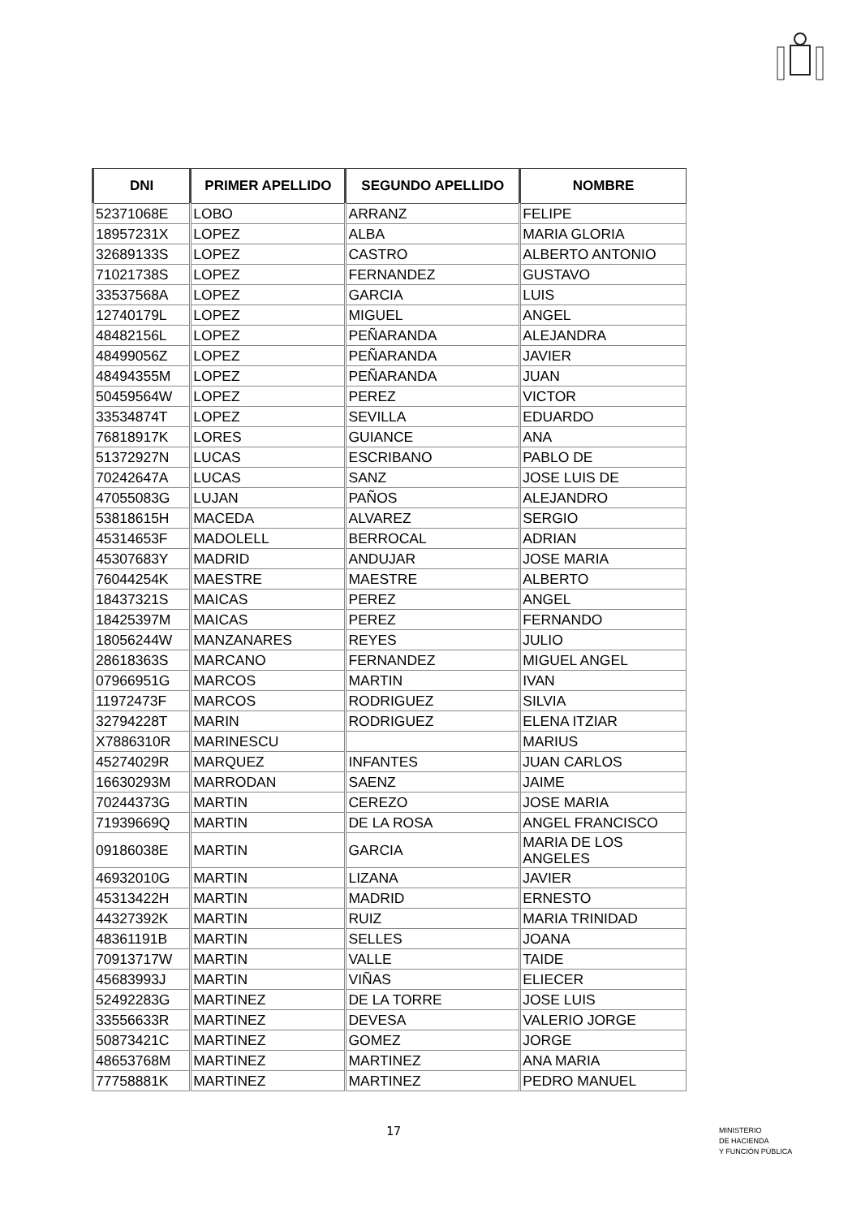| DNI | PRIMER APELLIDO | SEGUNDO APELLIDO | NOMBRE |
| --- | --- | --- | --- |
| 52371068E | LOBO | ARRANZ | FELIPE |
| 18957231X | LOPEZ | ALBA | MARIA GLORIA |
| 32689133S | LOPEZ | CASTRO | ALBERTO ANTONIO |
| 71021738S | LOPEZ | FERNANDEZ | GUSTAVO |
| 33537568A | LOPEZ | GARCIA | LUIS |
| 12740179L | LOPEZ | MIGUEL | ANGEL |
| 48482156L | LOPEZ | PEÑARANDA | ALEJANDRA |
| 48499056Z | LOPEZ | PEÑARANDA | JAVIER |
| 48494355M | LOPEZ | PEÑARANDA | JUAN |
| 50459564W | LOPEZ | PEREZ | VICTOR |
| 33534874T | LOPEZ | SEVILLA | EDUARDO |
| 76818917K | LORES | GUIANCE | ANA |
| 51372927N | LUCAS | ESCRIBANO | PABLO DE |
| 70242647A | LUCAS | SANZ | JOSE LUIS DE |
| 47055083G | LUJAN | PAÑOS | ALEJANDRO |
| 53818615H | MACEDA | ALVAREZ | SERGIO |
| 45314653F | MADOLELL | BERROCAL | ADRIAN |
| 45307683Y | MADRID | ANDUJAR | JOSE MARIA |
| 76044254K | MAESTRE | MAESTRE | ALBERTO |
| 18437321S | MAICAS | PEREZ | ANGEL |
| 18425397M | MAICAS | PEREZ | FERNANDO |
| 18056244W | MANZANARES | REYES | JULIO |
| 28618363S | MARCANO | FERNANDEZ | MIGUEL ANGEL |
| 07966951G | MARCOS | MARTIN | IVAN |
| 11972473F | MARCOS | RODRIGUEZ | SILVIA |
| 32794228T | MARIN | RODRIGUEZ | ELENA ITZIAR |
| X7886310R | MARINESCU | | MARIUS |
| 45274029R | MARQUEZ | INFANTES | JUAN CARLOS |
| 16630293M | MARRODAN | SAENZ | JAIME |
| 70244373G | MARTIN | CEREZO | JOSE MARIA |
| 71939669Q | MARTIN | DE LA ROSA | ANGEL FRANCISCO |
| 09186038E | MARTIN | GARCIA | MARIA DE LOS ANGELES |
| 46932010G | MARTIN | LIZANA | JAVIER |
| 45313422H | MARTIN | MADRID | ERNESTO |
| 44327392K | MARTIN | RUIZ | MARIA TRINIDAD |
| 48361191B | MARTIN | SELLES | JOANA |
| 70913717W | MARTIN | VALLE | TAIDE |
| 45683993J | MARTIN | VIÑAS | ELIECER |
| 52492283G | MARTINEZ | DE LA TORRE | JOSE LUIS |
| 33556633R | MARTINEZ | DEVESA | VALERIO JORGE |
| 50873421C | MARTINEZ | GOMEZ | JORGE |
| 48653768M | MARTINEZ | MARTINEZ | ANA MARIA |
| 77758881K | MARTINEZ | MARTINEZ | PEDRO MANUEL |
17
MINISTERIO
DE HACIENDA
Y FUNCIÓN PÚBLICA